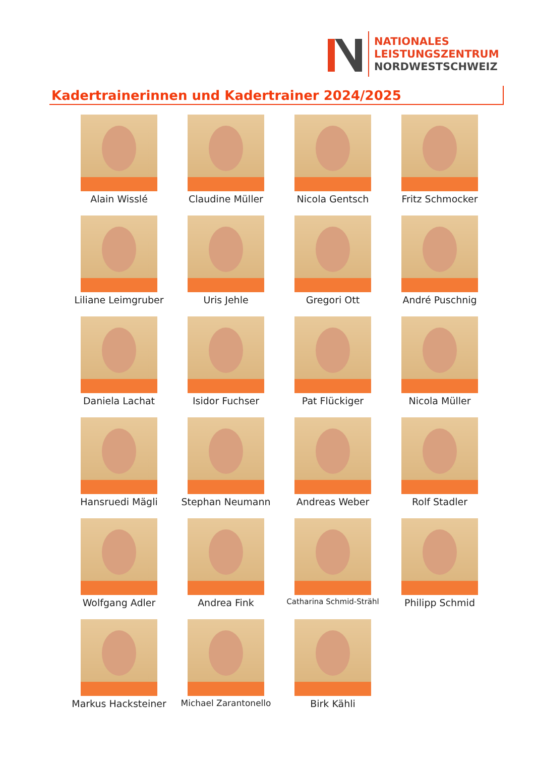NATIONALES
LEISTUNGSZENTRUM
NORDWESTSCHWEIZ
Kadertrainerinnen und Kadertrainer 2024/2025
Alain Wisslé
Claudine Müller
Nicola Gentsch
Fritz Schmocker
Liliane Leimgruber
Uris Jehle
Gregori Ott
André Puschnig
Daniela Lachat
Isidor Fuchser
Pat Flückiger
Nicola Müller
Hansruedi Mägli
Stephan Neumann
Andreas Weber
Rolf Stadler
Wolfgang Adler
Andrea Fink
Catharina Schmid-Strähl
Philipp Schmid
Markus Hacksteiner
Michael Zarantonello
Birk Kähli